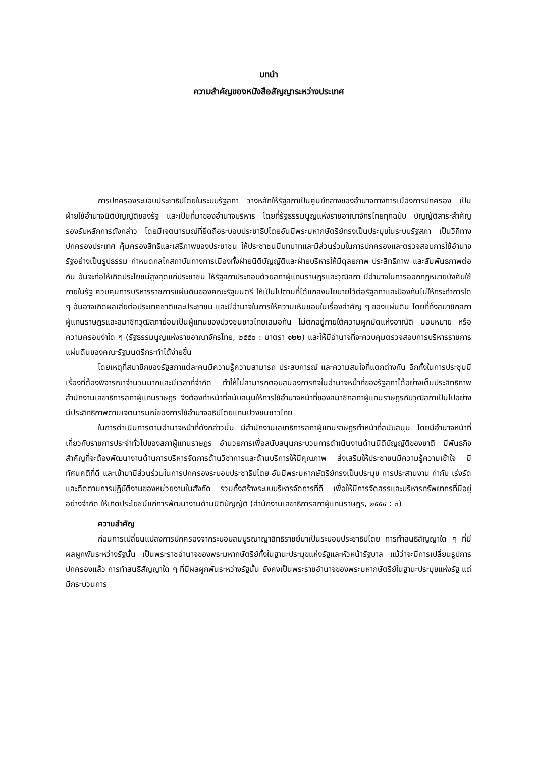บทนำ
ความสำคัญของหนังสือสัญญาระหว่างประเทศ
การปกครองระบอบประชาธิปไตยในระบบรัฐสภา วางหลักให้รัฐสภาเป็นศูนย์กลางของอำนาจทางการเมืองการปกครอง เป็นฝ่ายใช้อำนาจนิติบัญญัติของรัฐ และเป็นที่มาของอำนาจบริหาร โดยที่รัฐธรรมนูญแห่งราชอาณาจักรไทยทุกฉบับ บัญญัติสาระสำคัญรองรับหลักการดังกล่าว โดยมีเจตนารมณ์ที่ยึดถือระบอบประชาธิปไตยอันมีพระมหากษัตริย์ทรงเป็นประมุขในระบบรัฐสภา เป็นวิถีทางปกครองประเทศ คุ้มครองสิทธิและเสรีภาพของประชาชน ให้ประชาชนมีบทบาทและมีส่วนร่วมในการปกครองและตรวจสอบการใช้อำนาจรัฐอย่างเป็นรูปธรรม กำหนดกลไกสถาบันทางการเมืองทั้งฝ่ายนิติบัญญัติและฝ่ายบริหารให้มีดุลยภาพ ประสิทธิภาพ และสัมพันธภาพต่อกัน อันจะก่อให้เกิดประโยชน์สูงสุดแก่ประชาชน ให้รัฐสภาประกอบด้วยสภาผู้แทนราษฎรและวุฒิสภา มีอำนาจในการออกกฎหมายบังคับใช้ภายในรัฐ ควบคุมการบริหารราชการแผ่นดินของคณะรัฐมนตรี ให้เป็นไปตามที่ได้แถลงนโยบายไว้ต่อรัฐสภาและป้องกันไม่ให้กระทำการใด ๆ อันอาจเกิดผลเสียต่อประเทศชาติและประชาชน และมีอำนาจในการให้ความเห็นชอบในเรื่องสำคัญ ๆ ของแผ่นดิน โดยที่ทั้งสมาชิกสภาผู้แทนราษฎรและสมาชิกวุฒิสภาย่อมเป็นผู้แทนของปวงชนชาวไทยเสมอกัน ไม่ตกอยู่ภายใต้ความผูกมัดแห่งอาณัติ มอบหมาย หรือความครอบงำใด ๆ (รัฐธรรมนูญแห่งราชอาณาจักรไทย, ๒๕๕๐ : มาตรา ๑๒๒) และให้มีอำนาจที่จะควบคุมตรวจสอบการบริหารราชการแผ่นดินของคณะรัฐมนตรีกระทำได้ง่ายขึ้น
โดยเหตุที่สมาชิกของรัฐสภาแต่ละคนมีความรู้ความสามารถ ประสบการณ์ และความสนใจที่แตกต่างกัน อีกทั้งในการประชุมมีเรื่องที่ต้องพิจารณาจำนวนมากและมีเวลาที่จำกัด ทำให้ไม่สามารถตอบสนองภารกิจในอำนาจหน้าที่ของรัฐสภาได้อย่างเต็มประสิทธิภาพ สำนักงานเลขาธิการสภาผู้แทนราษฎร จึงต้องทำหน้าที่สนับสนุนให้การใช้อำนาจหน้าที่ของสมาชิกสภาผู้แทนราษฎรกับวุฒิสภาเป็นไปอย่างมีประสิทธิภาพตามเจตนารมณ์ของการใช้อำนาจอธิปไตยแทนปวงชนชาวไทย
ในการดำเนินการตามอำนาจหน้าที่ดังกล่าวนั้น มีสำนักงานเลขาธิการสภาผู้แทนราษฎรทำหน้าที่สนับสนุน โดยมีอำนาจหน้าที่เกี่ยวกับราชการประจำทั่วไปของสภาผู้แทนราษฎร อำนวยการเพื่อสนับสนุนกระบวนการดำเนินงานด้านนิติบัญญัติของชาติ มีพันธกิจสำคัญที่จะต้องพัฒนางานด้านการบริหารจัดการด้านวิชาการและด้านบริการให้มีคุณภาพ ส่งเสริมให้ประชาชนมีความรู้ความเข้าใจ มีทัศนคติที่ดี และเข้ามามีส่วนร่วมในการปกครองระบอบประชาธิปไตย อันมีพระมหากษัตริย์ทรงเป็นประมุข การประสานงาน กำกับ เร่งรัด และติดตามการปฏิบัติงานของหน่วยงานในสังกัด รวมทั้งสร้างระบบบริหารจัดการที่ดี เพื่อให้มีการจัดสรรและบริหารทรัพยากรที่มีอยู่อย่างจำกัด ให้เกิดประโยชน์แก่การพัฒนางานด้านนิติบัญญัติ (สำนักงานเลขาธิการสภาผู้แทนราษฎร, ๒๕๕๔ : ๓)
ความสำคัญ
ก่อนการเปลี่ยนแปลงการปกครองจากระบอบสมบูรณาญาสิทธิราชย์มาเป็นระบอบประชาธิปไตย การทำสนธิสัญญาใด ๆ ที่มีผลผูกพันระหว่างรัฐนั้น เป็นพระราชอำนาจของพระมหากษัตริย์ทั้งในฐานะประมุขแห่งรัฐและหัวหน้ารัฐบาล แม้ว่าจะมีการเปลี่ยนรูปการปกครองแล้ว การทำสนธิสัญญาใด ๆ ที่มีผลผูกพันระหว่างรัฐนั้น ยังคงเป็นพระราชอำนาจของพระมหากษัตริย์ในฐานะประมุขแห่งรัฐ แต่มีกระบวนการ